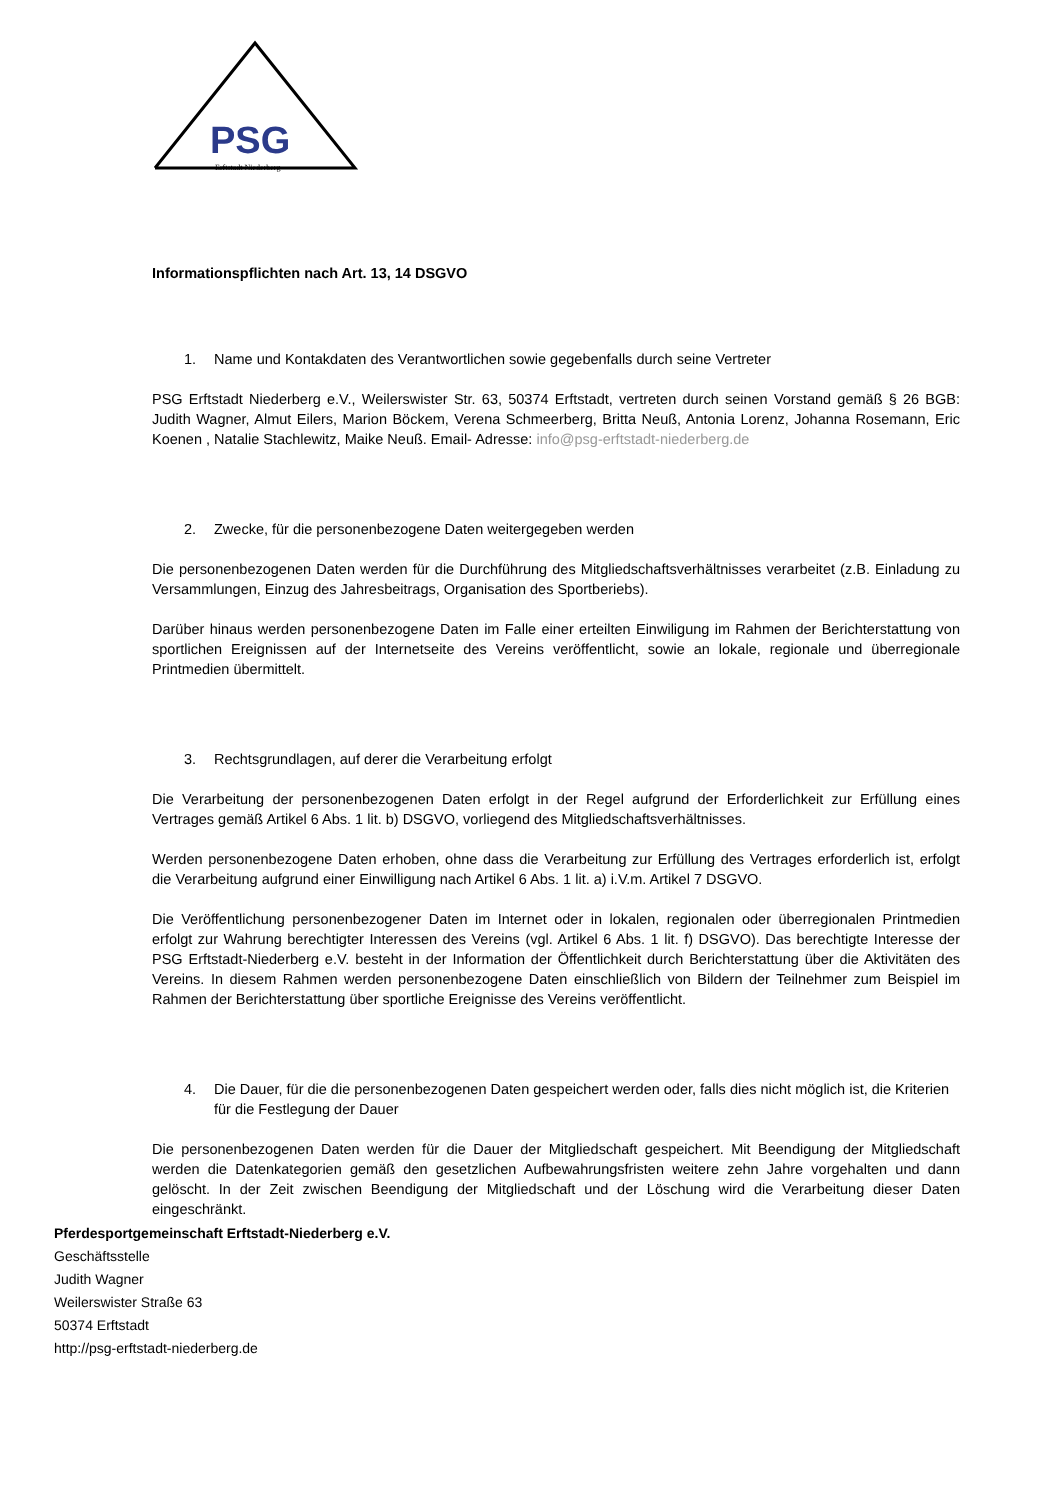PSG
Erftstadt Niederberg
Informationspflichten nach Art. 13, 14 DSGVO
1. Name und Kontakdaten des Verantwortlichen sowie gegebenfalls durch seine Vertreter
PSG Erftstadt Niederberg e.V., Weilerswister Str. 63, 50374 Erftstadt, vertreten durch seinen Vorstand gemäß § 26 BGB: Judith Wagner, Almut Eilers, Marion Böckem, Verena Schmeerberg, Britta Neuß, Antonia Lorenz, Johanna Rosemann, Eric Koenen , Natalie Stachlewitz, Maike Neuß. Email- Adresse: info@psg-erftstadt-niederberg.de
2. Zwecke, für die personenbezogene Daten weitergegeben werden
Die personenbezogenen Daten werden für die Durchführung des Mitgliedschaftsverhältnisses verarbeitet (z.B. Einladung zu Versammlungen, Einzug des Jahresbeitrags, Organisation des Sportberiebs).
Darüber hinaus werden personenbezogene Daten im Falle einer erteilten Einwiligung im Rahmen der Berichterstattung von sportlichen Ereignissen auf der Internetseite des Vereins veröffentlicht, sowie an lokale, regionale und überregionale Printmedien übermittelt.
3. Rechtsgrundlagen, auf derer die Verarbeitung erfolgt
Die Verarbeitung der personenbezogenen Daten erfolgt in der Regel aufgrund der Erforderlichkeit zur Erfüllung eines Vertrages gemäß Artikel 6 Abs. 1 lit. b) DSGVO, vorliegend des Mitgliedschaftsverhältnisses.
Werden personenbezogene Daten erhoben, ohne dass die Verarbeitung zur Erfüllung des Vertrages erforderlich ist, erfolgt die Verarbeitung aufgrund einer Einwilligung nach Artikel 6 Abs. 1 lit. a) i.V.m. Artikel 7 DSGVO.
Die Veröffentlichung personenbezogener Daten im Internet oder in lokalen, regionalen oder überregionalen Printmedien erfolgt zur Wahrung berechtigter Interessen des Vereins (vgl. Artikel 6 Abs. 1 lit. f) DSGVO). Das berechtigte Interesse der PSG Erftstadt-Niederberg e.V. besteht in der Information der Öffentlichkeit durch Berichterstattung über die Aktivitäten des Vereins. In diesem Rahmen werden personenbezogene Daten einschließlich von Bildern der Teilnehmer zum Beispiel im Rahmen der Berichterstattung über sportliche Ereignisse des Vereins veröffentlicht.
4. Die Dauer, für die die personenbezogenen Daten gespeichert werden oder, falls dies nicht möglich ist, die Kriterien für die Festlegung der Dauer
Die personenbezogenen Daten werden für die Dauer der Mitgliedschaft gespeichert. Mit Beendigung der Mitgliedschaft werden die Datenkategorien gemäß den gesetzlichen Aufbewahrungsfristen weitere zehn Jahre vorgehalten und dann gelöscht. In der Zeit zwischen Beendigung der Mitgliedschaft und der Löschung wird die Verarbeitung dieser Daten eingeschränkt.
Pferdesportgemeinschaft Erftstadt-Niederberg e.V.
Geschäftsstelle
Judith Wagner
Weilerswister Straße 63
50374 Erftstadt
http://psg-erftstadt-niederberg.de